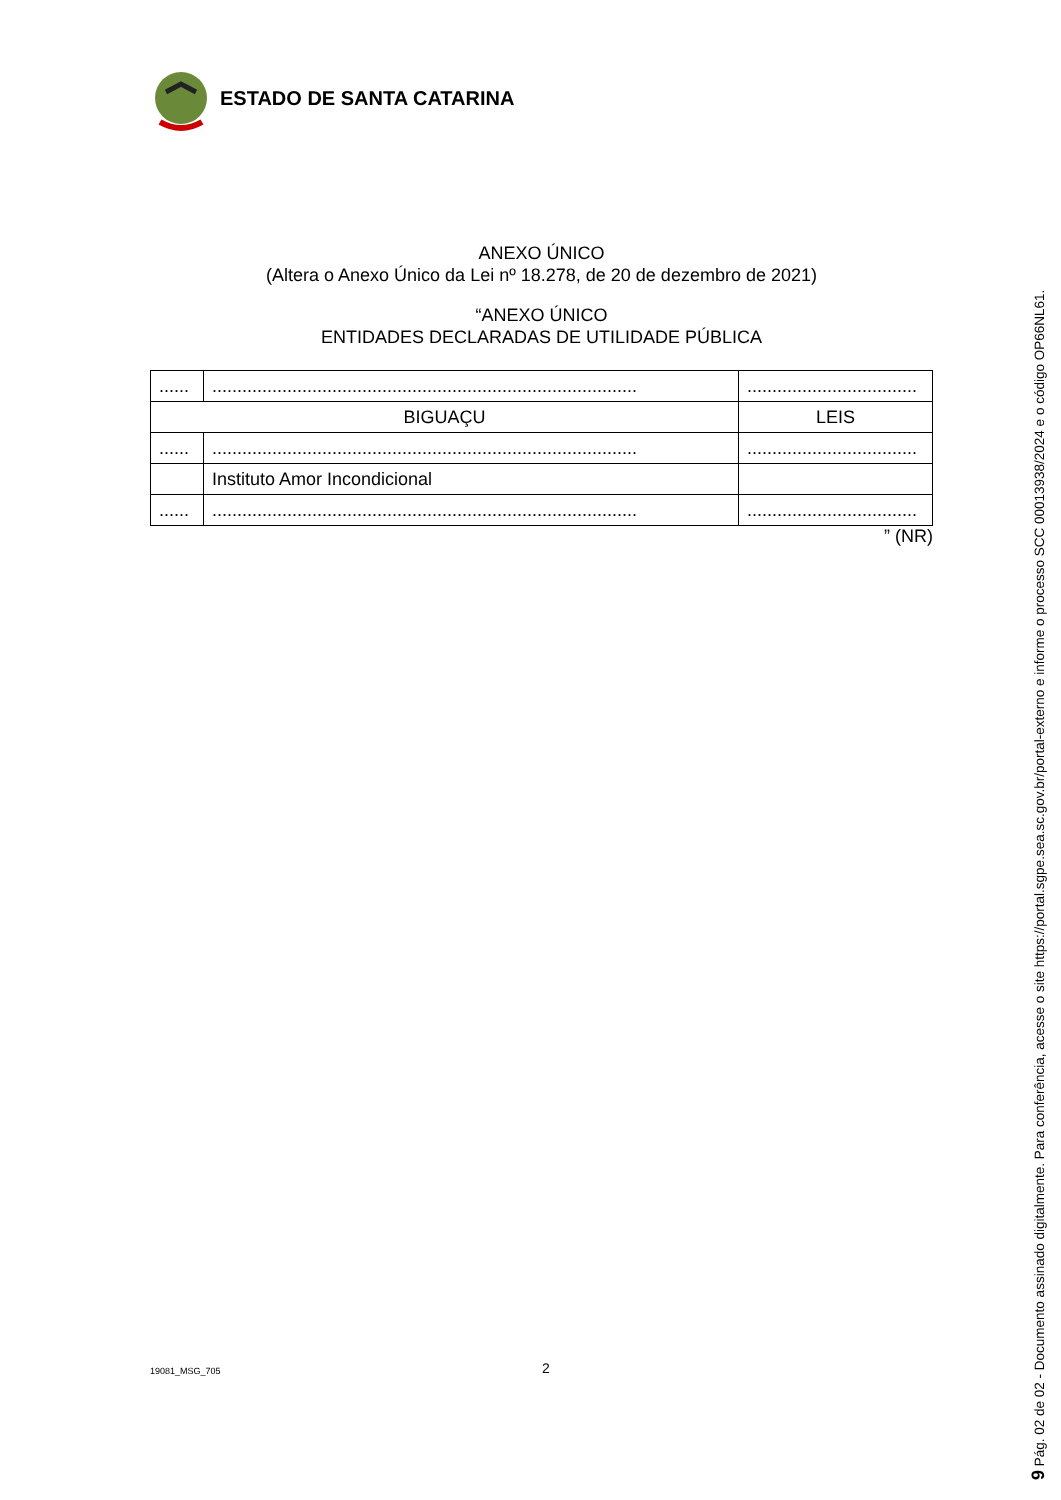ESTADO DE SANTA CATARINA
ANEXO ÚNICO
(Altera o Anexo Único da Lei nº 18.278, de 20 de dezembro de 2021)
“ANEXO ÚNICO
ENTIDADES DECLARADAS DE UTILIDADE PÚBLICA
| ...... | ..................................................................................... | .................................. |
| BIGUAÇU | | LEIS |
| ...... | ..................................................................................... | .................................. |
| | Instituto Amor Incondicional | |
| ...... | ..................................................................................... | .................................. |
” (NR)
19081_MSG_705 2
9 Pág. 02 de 02 - Documento assinado digitalmente. Para conferência, acesse o site https://portal.sgpe.sea.sc.gov.br/portal-externo e informe o processo SCC 00013938/2024 e o código OP66NL61.